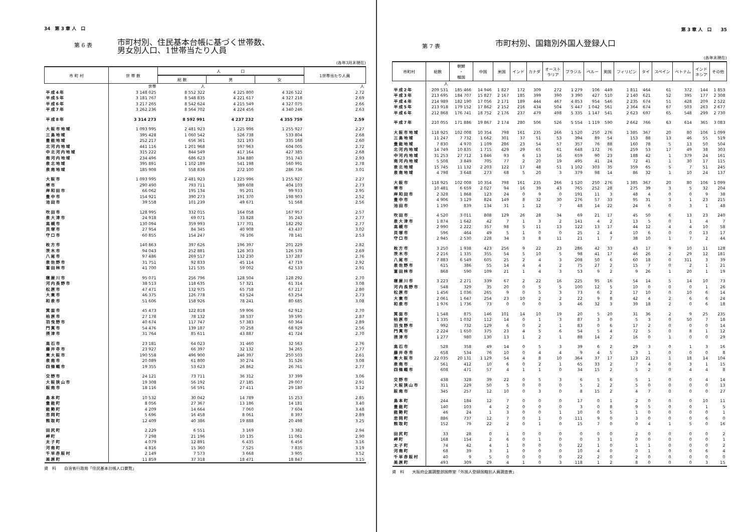34　第 3 章 人　口
第 6 表 市町村別、住民基本台帳に基づく世帯数、
男女別人口、1世帯当たり人員
(各年3月末現在)
| 市 町 村 | 世 帯 数 | 人 口 | | | 1世帯当たり人員 |
| --- | --- | --- | --- | --- | --- |
| | | 総 数 | 男 | 女 | |
| | 世帯 | 人 | | | 人 |
| 平成4年 | 3 148 025 | 8 552 322 | 4 225 800 | 4 326 522 | 2.72 |
| 平成5年 | 3 181 767 | 8 548 835 | 4 221 617 | 4 327 218 | 2.69 |
| 平成6年 | 3 217 265 | 8 542 624 | 4 215 549 | 4 327 075 | 2.66 |
| 平成7年 | 3 262 236 | 8 564 702 | 4 224 456 | 4 340 246 | 2.63 |
| 平成8年 | 3 314 273 | 8 592 991 | 4 237 232 | 4 355 759 | 2.59 |
| 大阪市地域 | 1 093 995 | 2 481 923 | 1 225 996 | 1 255 927 | 2.27 |
| 三島地域 | 395 428 | 1 060 542 | 526 738 | 533 804 | 2.68 |
| 豊能地域 | 252 217 | 656 361 | 321 193 | 335 168 | 2.60 |
| 北河内地域 | 441 116 | 1 201 968 | 597 963 | 604 005 | 2.72 |
| 中北河内地域 | 315 222 | 844 549 | 417 164 | 427 385 | 2.68 |
| 南河内地域 | 234 496 | 686 623 | 334 880 | 351 743 | 2.93 |
| 泉北地域 | 395 891 | 1 102 189 | 541 198 | 560 991 | 2.78 |
| 泉南地域 | 185 908 | 558 836 | 272 100 | 286 736 | 3.01 |
| 大阪市 | 1 093 995 | 2 481 923 | 1 225 996 | 1 255 927 | 2.27 |
| 堺市 | 290 490 | 793 711 | 389 608 | 404 103 | 2.73 |
| 岸和田市 | 66 062 | 195 134 | 95 201 | 99 933 | 2.95 |
| 豊中市 | 154 921 | 390 273 | 191 370 | 198 903 | 2.52 |
| 池田市 | 39 558 | 101 239 | 49 671 | 51 568 | 2.56 |
| 吹田市 | 128 995 | 332 015 | 164 058 | 167 957 | 2.57 |
| 泉大津市 | 24 918 | 69 071 | 33 828 | 35 243 | 2.77 |
| 高槻市 | 130 094 | 359 993 | 177 701 | 182 292 | 2.77 |
| 貝塚市 | 27 954 | 84 345 | 40 908 | 43 437 | 3.02 |
| 守口市 | 60 855 | 154 247 | 76 106 | 78 141 | 2.53 |
| 枚方市 | 140 863 | 397 626 | 196 397 | 201 229 | 2.82 |
| 茨木市 | 94 043 | 252 881 | 126 303 | 126 578 | 2.69 |
| 八尾市 | 97 486 | 269 517 | 132 230 | 137 287 | 2.76 |
| 泉佐野市 | 31 751 | 92 833 | 45 114 | 47 719 | 2.92 |
| 富田林市 | 41 700 | 121 535 | 59 002 | 62 533 | 2.91 |
| 寝屋川市 | 95 071 | 256 796 | 128 504 | 128 292 | 2.70 |
| 河内長野市 | 38 513 | 118 635 | 57 321 | 61 314 | 3.08 |
| 松原市 | 47 471 | 132 975 | 65 758 | 67 217 | 2.80 |
| 大東市 | 46 375 | 126 778 | 63 524 | 63 254 | 2.73 |
| 和泉市 | 51 606 | 158 926 | 78 241 | 80 685 | 3.08 |
| 箕面市 | 45 473 | 122 818 | 59 906 | 62 912 | 2.70 |
| 柏原市 | 27 178 | 78 132 | 38 537 | 39 595 | 2.87 |
| 羽曳野市 | 40 674 | 117 747 | 57 383 | 60 364 | 2.89 |
| 門真市 | 54 476 | 139 187 | 70 258 | 68 929 | 2.56 |
| 摂津市 | 31 764 | 85 611 | 43 887 | 41 724 | 2.70 |
| 高石市 | 23 181 | 64 023 | 31 460 | 32 563 | 2.76 |
| 藤井寺市 | 23 927 | 66 397 | 32 132 | 34 265 | 2.77 |
| 東大阪市 | 190 558 | 496 900 | 246 397 | 250 503 | 2.61 |
| 泉南市 | 20 089 | 61 800 | 30 274 | 31 526 | 3.08 |
| 四條畷市 | 19 355 | 53 623 | 26 862 | 26 761 | 2.77 |
| 交野市 | 24 121 | 73 711 | 36 312 | 37 399 | 3.06 |
| 大阪狭山市 | 19 308 | 56 192 | 27 185 | 29 007 | 2.91 |
| 阪南市 | 18 116 | 56 591 | 27 411 | 29 180 | 3.12 |
| 島本町 | 10 532 | 30 042 | 14 789 | 15 253 | 2.85 |
| 豊能町 | 8 056 | 27 367 | 13 186 | 14 181 | 3.40 |
| 能勢町 | 4 209 | 14 664 | 7 060 | 7 604 | 3.48 |
| 忠岡町 | 5 696 | 16 458 | 8 061 | 8 397 | 2.89 |
| 熊取町 | 12 409 | 40 386 | 19 888 | 20 498 | 3.25 |
| 田尻町 | 2 229 | 6 551 | 3 169 | 3 382 | 2.94 |
| 岬町 | 7 298 | 21 196 | 10 135 | 11 061 | 2.90 |
| 太子町 | 4 079 | 12 891 | 6 435 | 6 456 | 3.16 |
| 河南町 | 4 816 | 15 360 | 7 525 | 7 835 | 3.19 |
| 千早赤阪村 | 2 149 | 7 573 | 3 668 | 3 905 | 3.52 |
| 美原町 | 11 859 | 37 318 | 18 471 | 18 847 | 3.15 |
資　料　　自治省行政局「住民基本台帳人口要覧」
第 3 章 人　口　　35
第 7 表 市町村別、国籍別外国人登録人口
(各年末現在)
| 市町村 | 総数 | 朝鮮 ・ 韓国 | 中国 | 米国 | インド | カナダ | オースト ラリア | ブラジル | ペルー | 英国 | フィリピン | タイ | スペイン | ベトナム | インド ネシア | その他 |
| --- | --- | --- | --- | --- | --- | --- | --- | --- | --- | --- | --- | --- | --- | --- | --- | --- |
| | 人 | | | | | | | | | | | | | | | |
| 平成2年 | 209 531 | 185 466 | 14 946 | 1 827 | 172 | 309 | 272 | 1 279 | 106 | 449 | 1 811 | 464 | 61 | 372 | 144 | 1 853 |
| 平成3年 | 213 695 | 184 707 | 15 827 | 2 167 | 185 | 399 | 390 | 3 390 | 427 | 510 | 2 140 | 621 | 52 | 395 | 177 | 2 308 |
| 平成4年 | 214 989 | 182 190 | 17 056 | 2 171 | 189 | 444 | 467 | 4 853 | 954 | 546 | 2 235 | 674 | 51 | 428 | 209 | 2 522 |
| 平成5年 | 213 918 | 179 152 | 17 862 | 2 152 | 216 | 434 | 504 | 5 447 | 1 042 | 561 | 2 364 | 674 | 67 | 503 | 263 | 2 677 |
| 平成6年 | 212 868 | 176 741 | 18 752 | 2 176 | 237 | 479 | 498 | 5 335 | 1 147 | 541 | 2 623 | 697 | 65 | 548 | 299 | 2 730 |
| 平成7年 | 210 055 | 171 886 | 19 867 | 2 174 | 280 | 506 | 526 | 5 554 | 1 119 | 590 | 2 662 | 766 | 63 | 614 | 365 | 3 083 |
| 大阪市地域 | 118 925 | 102 008 | 10 354 | 798 | 161 | 235 | 266 | 1 520 | 250 | 276 | 1 385 | 367 | 20 | 80 | 106 | 1 099 |
| 三島地域 | 11 247 | 7 732 | 1 662 | 301 | 37 | 51 | 53 | 394 | 89 | 54 | 153 | 88 | 13 | 46 | 55 | 519 |
| 豊能地域 | 7 830 | 4 970 | 1 109 | 286 | 23 | 54 | 57 | 357 | 76 | 88 | 160 | 78 | 5 | 13 | 50 | 504 |
| 北河内地域 | 14 749 | 10 835 | 1 715 | 429 | 29 | 65 | 61 | 648 | 172 | 76 | 259 | 53 | 17 | 49 | 38 | 303 |
| 中河内地域 | 31 253 | 27 712 | 1 846 | 93 | 6 | 13 | 16 | 659 | 90 | 23 | 188 | 42 | 1 | 379 | 24 | 161 |
| 南河内地域 | 5 508 | 3 849 | 705 | 77 | 2 | 20 | 19 | 495 | 41 | 24 | 72 | 41 | 1 | 30 | 17 | 115 |
| 泉北地域 | 15 745 | 11 132 | 2 203 | 122 | 17 | 48 | 51 | 1 102 | 303 | 35 | 359 | 65 | 5 | 7 | 51 | 245 |
| 泉南地域 | 4 798 | 3 648 | 273 | 68 | 5 | 20 | 3 | 379 | 98 | 14 | 86 | 32 | 1 | 10 | 24 | 137 |
| 大阪市 | 118 925 | 102 008 | 10 354 | 798 | 161 | 235 | 266 | 1 520 | 250 | 276 | 1 385 | 367 | 20 | 80 | 106 | 1 099 |
| 堺市 | 10 481 | 6 659 | 2 027 | 94 | 16 | 39 | 43 | 765 | 252 | 28 | 275 | 39 | 3 | 5 | 32 | 204 |
| 岸和田市 | 2 328 | 1 868 | 123 | 24 | 0 | 9 | 0 | 191 | 11 | 3 | 48 | 4 | 0 | 0 | 9 | 38 |
| 豊中市 | 4 906 | 3 129 | 824 | 149 | 8 | 32 | 30 | 276 | 57 | 33 | 95 | 31 | 3 | 1 | 23 | 215 |
| 池田市 | 1 190 | 839 | 134 | 31 | 1 | 12 | 7 | 48 | 14 | 22 | 24 | 6 | 0 | 3 | 1 | 48 |
| 吹田市 | 4 520 | 3 011 | 808 | 129 | 26 | 28 | 34 | 69 | 21 | 17 | 45 | 50 | 6 | 13 | 23 | 240 |
| 泉大津市 | 1 874 | 1 642 | 42 | 7 | 1 | 3 | 2 | 141 | 4 | 2 | 13 | 5 | 0 | 1 | 4 | 7 |
| 高槻市 | 2 990 | 2 222 | 357 | 98 | 5 | 11 | 13 | 122 | 13 | 17 | 44 | 12 | 4 | 4 | 10 | 58 |
| 貝塚市 | 596 | 464 | 49 | 5 | 1 | 0 | 0 | 25 | 2 | 4 | 10 | 6 | 0 | 0 | 13 | 17 |
| 守口市 | 2 945 | 2 530 | 228 | 34 | 3 | 8 | 11 | 21 | 1 | 7 | 38 | 10 | 1 | 7 | 2 | 44 |
| 枚方市 | 3 250 | 1 938 | 423 | 256 | 9 | 22 | 23 | 286 | 42 | 33 | 43 | 17 | 9 | 10 | 11 | 128 |
| 茨木市 | 2 216 | 1 335 | 355 | 54 | 5 | 10 | 5 | 98 | 41 | 17 | 46 | 26 | 2 | 29 | 12 | 181 |
| 八尾市 | 7 883 | 6 549 | 605 | 25 | 2 | 4 | 3 | 208 | 50 | 6 | 60 | 18 | 0 | 311 | 3 | 39 |
| 泉佐野市 | 615 | 386 | 55 | 14 | 4 | 4 | 2 | 75 | 27 | 2 | 15 | 7 | 0 | 2 | 1 | 21 |
| 富田林市 | 868 | 590 | 109 | 21 | 1 | 4 | 3 | 53 | 9 | 2 | 9 | 26 | 1 | 20 | 1 | 19 |
| 寝屋川市 | 3 223 | 2 271 | 339 | 67 | 2 | 22 | 16 | 225 | 95 | 16 | 54 | 14 | 5 | 14 | 10 | 73 |
| 河内長野市 | 548 | 329 | 35 | 20 | 0 | 5 | 5 | 100 | 12 | 5 | 10 | 0 | 0 | 0 | 1 | 26 |
| 松原市 | 1 456 | 1 036 | 265 | 9 | 0 | 5 | 3 | 73 | 6 | 2 | 17 | 10 | 0 | 10 | 6 | 14 |
| 大東市 | 2 061 | 1 647 | 254 | 23 | 10 | 2 | 2 | 22 | 9 | 8 | 42 | 4 | 2 | 6 | 6 | 24 |
| 和泉市 | 1 976 | 1 736 | 73 | 0 | 0 | 0 | 3 | 46 | 32 | 3 | 39 | 18 | 2 | 0 | 6 | 18 |
| 箕面市 | 1 548 | 875 | 146 | 101 | 14 | 10 | 19 | 20 | 5 | 20 | 31 | 36 | 2 | 9 | 25 | 235 |
| 柏原市 | 1 335 | 1 032 | 112 | 14 | 0 | 1 | 3 | 87 | 3 | 0 | 5 | 3 | 0 | 50 | 7 | 18 |
| 羽曳野市 | 992 | 732 | 129 | 6 | 0 | 2 | 1 | 83 | 0 | 6 | 17 | 2 | 0 | 0 | 0 | 14 |
| 門真市 | 2 224 | 1 650 | 375 | 23 | 4 | 5 | 6 | 54 | 5 | 4 | 72 | 5 | 0 | 8 | 1 | 12 |
| 摂津市 | 1 277 | 980 | 130 | 13 | 1 | 2 | 1 | 88 | 14 | 2 | 16 | 0 | 1 | 0 | 0 | 29 |
| 高石市 | 528 | 358 | 49 | 14 | 0 | 5 | 3 | 39 | 6 | 2 | 29 | 3 | 0 | 1 | 3 | 16 |
| 藤井寺市 | 658 | 534 | 76 | 10 | 0 | 4 | 4 | 9 | 4 | 5 | 3 | 1 | 0 | 0 | 0 | 8 |
| 東大阪市 | 22 035 | 20 131 | 1 129 | 54 | 4 | 8 | 10 | 364 | 37 | 17 | 123 | 21 | 1 | 18 | 14 | 104 |
| 泉南市 | 561 | 412 | 10 | 6 | 0 | 2 | 1 | 65 | 33 | 2 | 7 | 4 | 0 | 3 | 1 | 15 |
| 四條畷市 | 608 | 471 | 57 | 4 | 1 | 1 | 0 | 34 | 15 | 2 | 5 | 2 | 0 | 4 | 4 | 8 |
| 交野市 | 438 | 328 | 39 | 22 | 0 | 5 | 3 | 6 | 5 | 6 | 5 | 1 | 0 | 0 | 4 | 14 |
| 大阪狭山市 | 311 | 229 | 50 | 5 | 0 | 0 | 0 | 5 | 2 | 2 | 5 | 0 | 0 | 0 | 0 | 13 |
| 阪南市 | 345 | 257 | 12 | 10 | 0 | 3 | 0 | 8 | 15 | 2 | 4 | 7 | 0 | 0 | 0 | 27 |
| 島本町 | 244 | 184 | 12 | 7 | 0 | 0 | 0 | 17 | 0 | 1 | 2 | 0 | 0 | 0 | 10 | 11 |
| 豊能町 | 140 | 103 | 4 | 2 | 0 | 0 | 0 | 3 | 0 | 8 | 9 | 5 | 0 | 0 | 1 | 5 |
| 能勢町 | 46 | 24 | 1 | 3 | 0 | 0 | 1 | 10 | 0 | 5 | 1 | 0 | 0 | 0 | 0 | 1 |
| 忠岡町 | 886 | 737 | 12 | 7 | 0 | 1 | 0 | 111 | 9 | 0 | 3 | 0 | 0 | 0 | 6 | 0 |
| 熊取町 | 152 | 79 | 22 | 2 | 0 | 1 | 0 | 15 | 7 | 0 | 0 | 4 | 1 | 5 | 0 | 16 |
| 田尻町 | 33 | 28 | 0 | 1 | 0 | 0 | 0 | 0 | 0 | 0 | 2 | 0 | 0 | 0 | 0 | 2 |
| 岬町 | 168 | 154 | 2 | 6 | 0 | 1 | 0 | 0 | 3 | 1 | 0 | 0 | 0 | 0 | 0 | 1 |
| 太子町 | 74 | 42 | 4 | 1 | 0 | 0 | 0 | 22 | 1 | 0 | 1 | 1 | 0 | 0 | 0 | 2 |
| 河南町 | 68 | 39 | 3 | 1 | 0 | 0 | 0 | 10 | 4 | 0 | 0 | 1 | 0 | 0 | 6 | 4 |
| 千早赤阪村 | 40 | 9 | 5 | 0 | 0 | 0 | 0 | 22 | 2 | 0 | 2 | 0 | 0 | 0 | 0 | 0 |
| 美原町 | 493 | 309 | 29 | 4 | 1 | 0 | 3 | 118 | 1 | 2 | 8 | 0 | 0 | 0 | 3 | 15 |
資　料　　大阪府企画調整部国際室「外国人登録国籍別人員調査表」